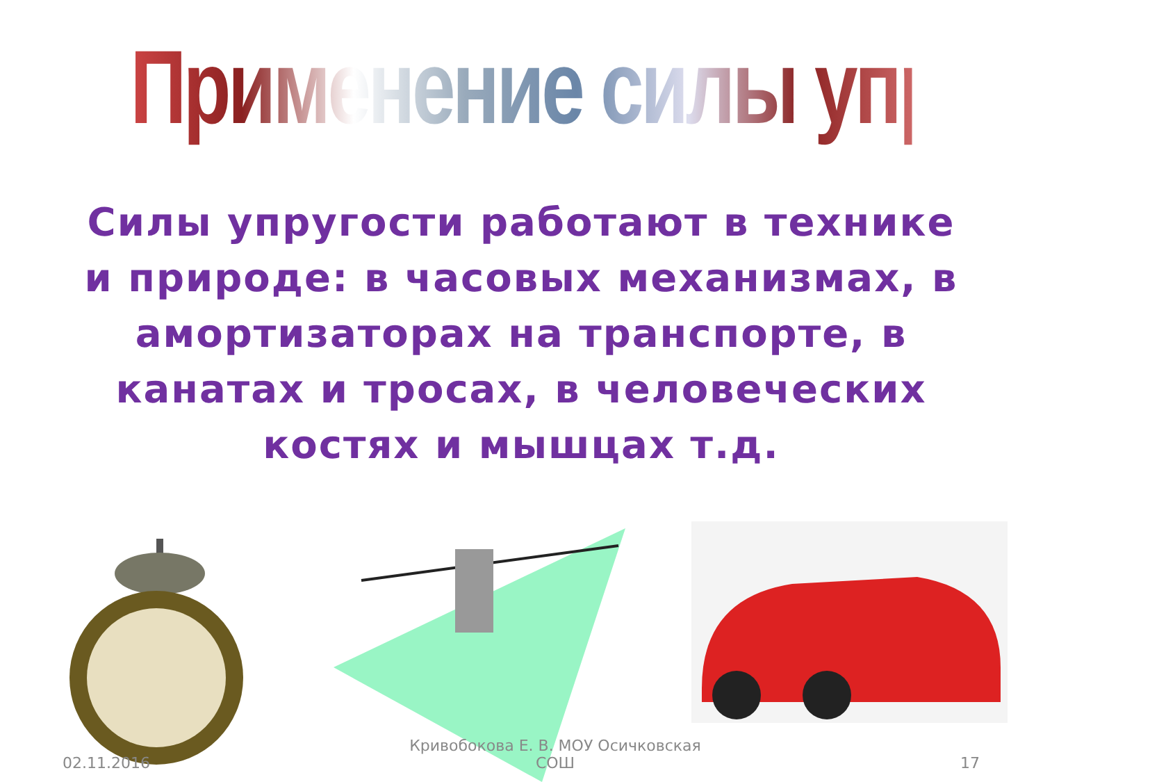Применение силы упругости
Силы упругости работают в технике и природе: в часовых механизмах, в амортизаторах на транспорте, в канатах и тросах, в человеческих костях и мышцах т.д.
02.11.2016 Кривобокова Е. В. МОУ Осичковская
СОШ 17